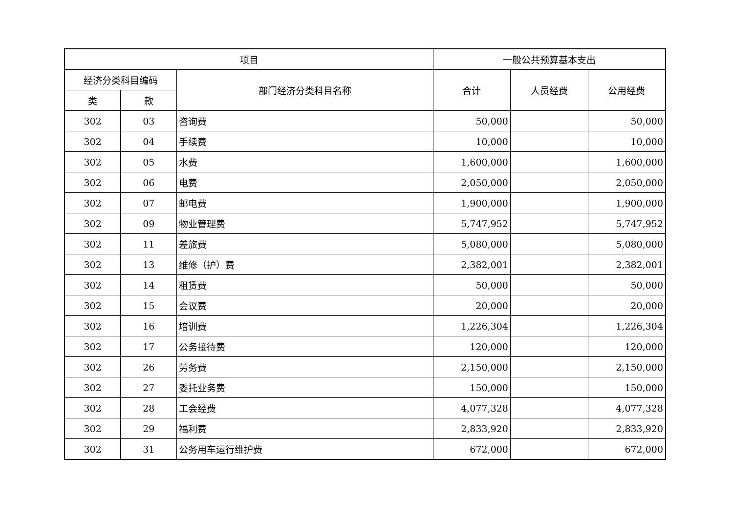| 项目 | | | 一般公共预算基本支出 | | |
| --- | --- | --- | --- | --- | --- |
| 经济分类科目编码 | | 部门经济分类科目名称 | 合计 | 人员经费 | 公用经费 |
| 类 | 款 | | | | |
| 302 | 03 | 咨询费 | 50,000 | | 50,000 |
| 302 | 04 | 手续费 | 10,000 | | 10,000 |
| 302 | 05 | 水费 | 1,600,000 | | 1,600,000 |
| 302 | 06 | 电费 | 2,050,000 | | 2,050,000 |
| 302 | 07 | 邮电费 | 1,900,000 | | 1,900,000 |
| 302 | 09 | 物业管理费 | 5,747,952 | | 5,747,952 |
| 302 | 11 | 差旅费 | 5,080,000 | | 5,080,000 |
| 302 | 13 | 维修（护）费 | 2,382,001 | | 2,382,001 |
| 302 | 14 | 租赁费 | 50,000 | | 50,000 |
| 302 | 15 | 会议费 | 20,000 | | 20,000 |
| 302 | 16 | 培训费 | 1,226,304 | | 1,226,304 |
| 302 | 17 | 公务接待费 | 120,000 | | 120,000 |
| 302 | 26 | 劳务费 | 2,150,000 | | 2,150,000 |
| 302 | 27 | 委托业务费 | 150,000 | | 150,000 |
| 302 | 28 | 工会经费 | 4,077,328 | | 4,077,328 |
| 302 | 29 | 福利费 | 2,833,920 | | 2,833,920 |
| 302 | 31 | 公务用车运行维护费 | 672,000 | | 672,000 |